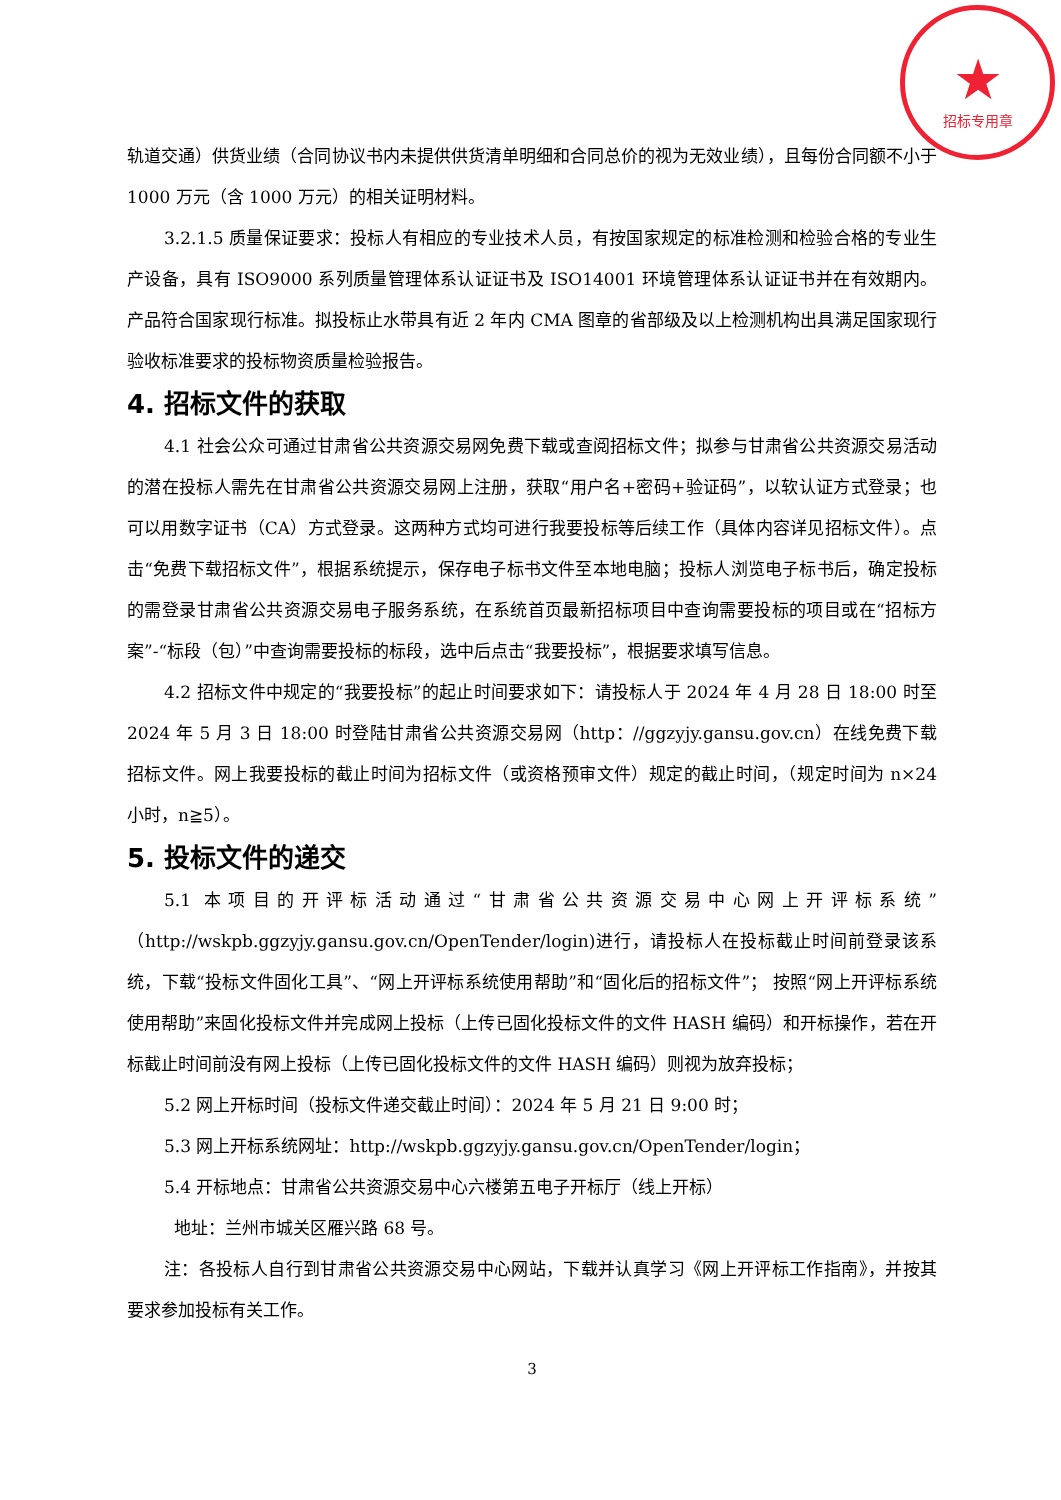★
招标专用章
轨道交通）供货业绩（合同协议书内未提供供货清单明细和合同总价的视为无效业绩），且每份合同额不小于 1000 万元（含 1000 万元）的相关证明材料。
3.2.1.5 质量保证要求：投标人有相应的专业技术人员，有按国家规定的标准检测和检验合格的专业生产设备，具有 ISO9000 系列质量管理体系认证证书及 ISO14001 环境管理体系认证证书并在有效期内。产品符合国家现行标准。拟投标止水带具有近 2 年内 CMA 图章的省部级及以上检测机构出具满足国家现行验收标准要求的投标物资质量检验报告。
4. 招标文件的获取
4.1 社会公众可通过甘肃省公共资源交易网免费下载或查阅招标文件；拟参与甘肃省公共资源交易活动的潜在投标人需先在甘肃省公共资源交易网上注册，获取“用户名+密码+验证码”，以软认证方式登录；也可以用数字证书（CA）方式登录。这两种方式均可进行我要投标等后续工作（具体内容详见招标文件）。点击“免费下载招标文件”，根据系统提示，保存电子标书文件至本地电脑；投标人浏览电子标书后，确定投标的需登录甘肃省公共资源交易电子服务系统，在系统首页最新招标项目中查询需要投标的项目或在“招标方案”-“标段（包）”中查询需要投标的标段，选中后点击“我要投标”，根据要求填写信息。
4.2 招标文件中规定的“我要投标”的起止时间要求如下：请投标人于 2024 年 4 月 28 日 18:00 时至 2024 年 5 月 3 日 18:00 时登陆甘肃省公共资源交易网（http：//ggzyjy.gansu.gov.cn）在线免费下载招标文件。网上我要投标的截止时间为招标文件（或资格预审文件）规定的截止时间，（规定时间为 n×24 小时，n≧5）。
5. 投标文件的递交
5.1 本项目的开评标活动通过“甘肃省公共资源交易中心网上开评标系统”（http://wskpb.ggzyjy.gansu.gov.cn/OpenTender/login)进行，请投标人在投标截止时间前登录该系统，下载“投标文件固化工具”、“网上开评标系统使用帮助”和“固化后的招标文件”； 按照“网上开评标系统使用帮助”来固化投标文件并完成网上投标（上传已固化投标文件的文件 HASH 编码）和开标操作，若在开标截止时间前没有网上投标（上传已固化投标文件的文件 HASH 编码）则视为放弃投标；
5.2 网上开标时间（投标文件递交截止时间）：2024 年 5 月 21 日 9:00 时；
5.3 网上开标系统网址：http://wskpb.ggzyjy.gansu.gov.cn/OpenTender/login；
5.4 开标地点：甘肃省公共资源交易中心六楼第五电子开标厅（线上开标）
地址：兰州市城关区雁兴路 68 号。
注：各投标人自行到甘肃省公共资源交易中心网站，下载并认真学习《网上开评标工作指南》，并按其要求参加投标有关工作。
3